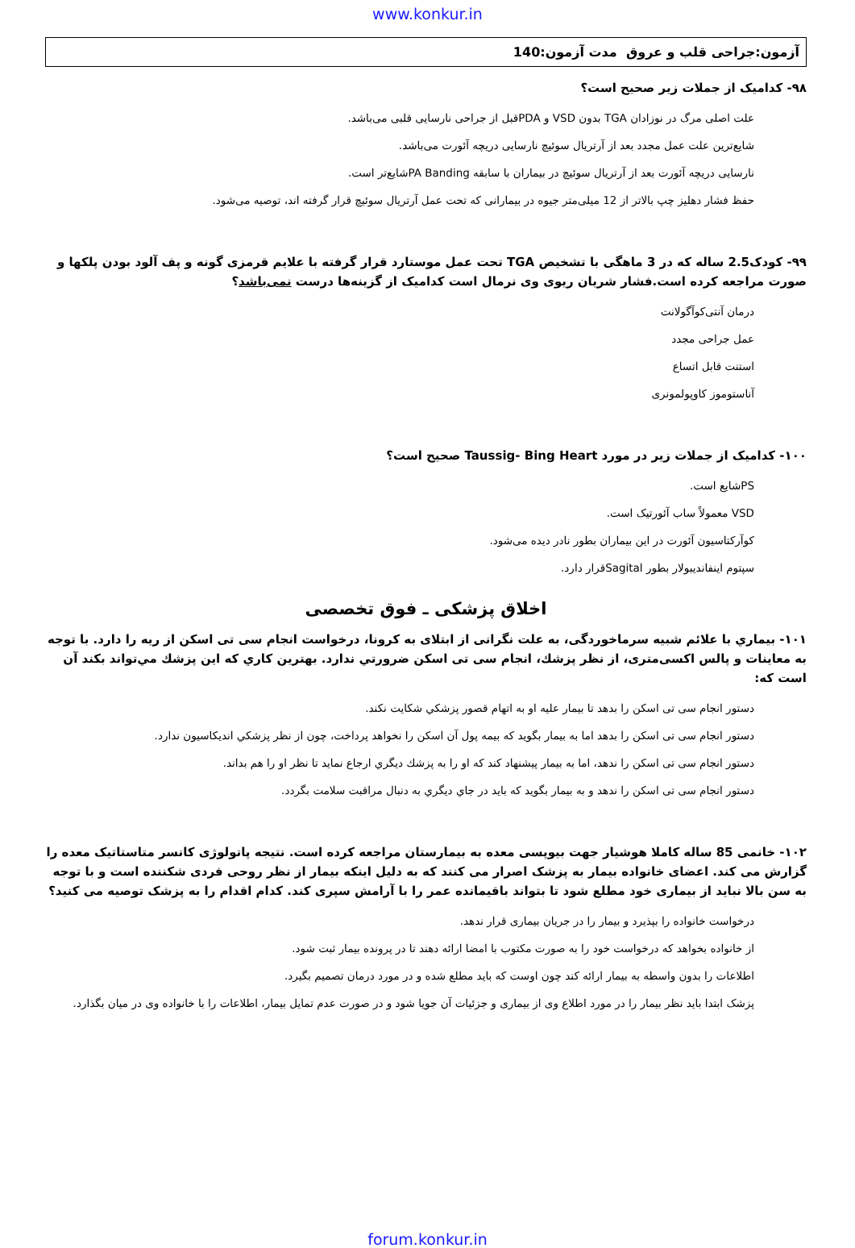www.konkur.in
آزمون:جراحی قلب و عروق مدت آزمون:140
۹۸- کدامیک از جملات زیر صحیح است؟
علت اصلی مرگ در نوزادان TGA بدون VSD و PDAقبل از جراحی نارسایی قلبی می‌باشد.
شایع‌ترین علت عمل مجدد بعد از آرتریال سوئیچ نارسایی دریچه آئورت می‌باشد.
نارسایی دریچه آئورت بعد از آرتریال سوئیچ در بیماران با سابقه PA Bandingشایع‌تر است.
حفظ فشار دهلیز چپ بالاتر از 12 میلی‌متر جیوه در بیمارانی که تحت عمل آرتریال سوئیچ قرار گرفته اند، توصیه می‌شود.
۹۹- کودک2.5 ساله که در 3 ماهگی با تشخیص TGA تحت عمل موستارد قرار گرفته با علایم قرمزی گونه و پف آلود بودن پلکها و صورت مراجعه کرده است.فشار شریان ریوی وی نرمال است کدامیک از گزینه‌ها درست نمی‌باشد؟
درمان آنتی‌کوآگولانت
عمل جراحی مجدد
استنت قابل اتساع
آناستوموز کاوپولمونری
۱۰۰- کدامیک از جملات زیر در مورد Taussig- Bing Heart صحیح است؟
PSشایع است.
VSD معمولاً ساب آئورتیک است.
کوآرکتاسیون آئورت در این بیماران بطور نادر دیده می‌شود.
سپتوم اینفاندیبولار بطور Sagitalقرار دارد.
اخلاق پزشکی ـ فوق تخصصی
۱۰۱- بيماري با علائم شبیه سرماخوردگی، به علت نگرانی از ابتلای به کرونا، درخواست انجام سی تی اسکن از ریه را دارد. با توجه به معاینات و پالس اکسی‌متری، از نظر پزشك، انجام سی تی اسکن ضرورتي ندارد. بهترين كاري كه اين پزشك مي‌تواند بكند آن است كه:
دستور انجام سی تی اسکن را بدهد تا بيمار علیه او به اتهام قصور پزشكي شكايت نكند.
دستور انجام سی تی اسکن را بدهد اما به بيمار بگويد كه بيمه پول آن اسکن را نخواهد پرداخت، چون از نظر پزشكي انديكاسيون ندارد.
دستور انجام سی تی اسکن را ندهد، اما به بيمار پيشنهاد كند كه او را به پزشك ديگري ارجاع نمايد تا نظر او را هم بداند.
دستور انجام سی تی اسکن را ندهد و به بيمار بگويد كه بايد در جاي ديگري به دنبال مراقبت سلامت بگردد.
۱۰۲- خانمی 85 ساله کاملا هوشیار جهت بیوپسی معده به بیمارستان مراجعه کرده است. نتیجه پاتولوژی کانسر متاستاتیک معده را گزارش می کند. اعضای خانواده بیمار به پزشک اصرار می کنند که به دلیل اینکه بیمار از نظر روحی فردی شکننده است و با توجه به سن بالا نباید از بیماری خود مطلع شود تا بتواند باقیمانده عمر را با آرامش سپری کند. کدام اقدام را به پزشک توصیه می کنید؟
درخواست خانواده را بپذیرد و بیمار را در جریان بیماری قرار ندهد.
از خانواده بخواهد که درخواست خود را به صورت مکتوب با امضا ارائه دهند تا در پرونده بیمار ثبت شود.
اطلاعات را بدون واسطه به بیمار ارائه کند چون اوست که باید مطلع شده و در مورد درمان تصمیم بگیرد.
پزشک ابتدا باید نظر بیمار را در مورد اطلاع وی از بیماری و جزئیات آن جویا شود و در صورت عدم تمایل بیمار، اطلاعات را با خانواده وی در میان بگذارد.
forum.konkur.in